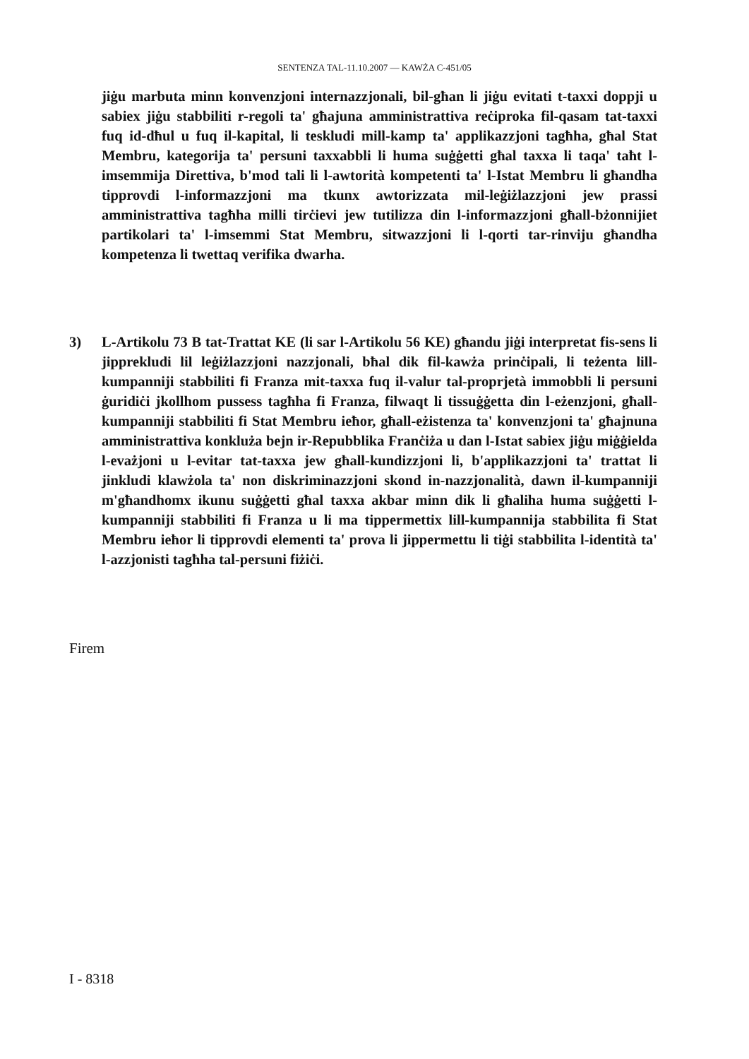SENTENZA TAL-11.10.2007 — KAWŻA C-451/05
jiġu marbuta minn konvenzjoni internazzjonali, bil-għan li jiġu evitati t-taxxi doppji u sabiex jiġu stabbiliti r-regoli ta' għajuna amministrattiva reċiproka fil-qasam tat-taxxi fuq id-dħul u fuq il-kapital, li teskludi mill-kamp ta' applikazzjoni tagħha, għal Stat Membru, kategorija ta' persuni taxxabbli li huma suġġetti għal taxxa li taqa' taħt l-imsemmija Direttiva, b'mod tali li l-awtorità kompetenti ta' l-Istat Membru li għandha tipprovdi l-informazzjoni ma tkunx awtorizzata mil-leġiżlazzjoni jew prassi amministrattiva tagħha milli tirċievi jew tutilizza din l-informazzjoni għall-bżonnijiet partikolari ta' l-imsemmi Stat Membru, sitwazzjoni li l-qorti tar-rinviju għandha kompetenza li twettaq verifika dwarha.
3) L-Artikolu 73 B tat-Trattat KE (li sar l-Artikolu 56 KE) għandu jiġi interpretat fis-sens li jipprekludi lil leġiżlazzjoni nazzjonali, bħal dik fil-kawża prinċipali, li teżenta lill-kumpanniji stabbiliti fi Franza mit-taxxa fuq il-valur tal-proprjetà immobbli li persuni ġuridiċi jkollhom pussess tagħha fi Franza, filwaqt li tissuġġetta din l-eżenzjoni, għall-kumpanniji stabbiliti fi Stat Membru ieħor, għall-eżistenza ta' konvenzjoni ta' għajnuna amministrattiva konkluża bejn ir-Repubblika Franċiża u dan l-Istat sabiex jiġu miġġielda l-evażjoni u l-evitar tat-taxxa jew għall-kundizzjoni li, b'applikazzjoni ta' trattat li jinkludi klawżola ta' non diskriminazzjoni skond in-nazzjonalità, dawn il-kumpanniji m'għandhomx ikunu suġġetti għal taxxa akbar minn dik li għaliha huma suġġetti l-kumpanniji stabbiliti fi Franza u li ma tippermettix lill-kumpannija stabbilita fi Stat Membru ieħor li tipprovdi elementi ta' prova li jippermettu li tiġi stabbilita l-identità ta' l-azzjonisti tagħha tal-persuni fiżiċi.
Firem
I - 8318